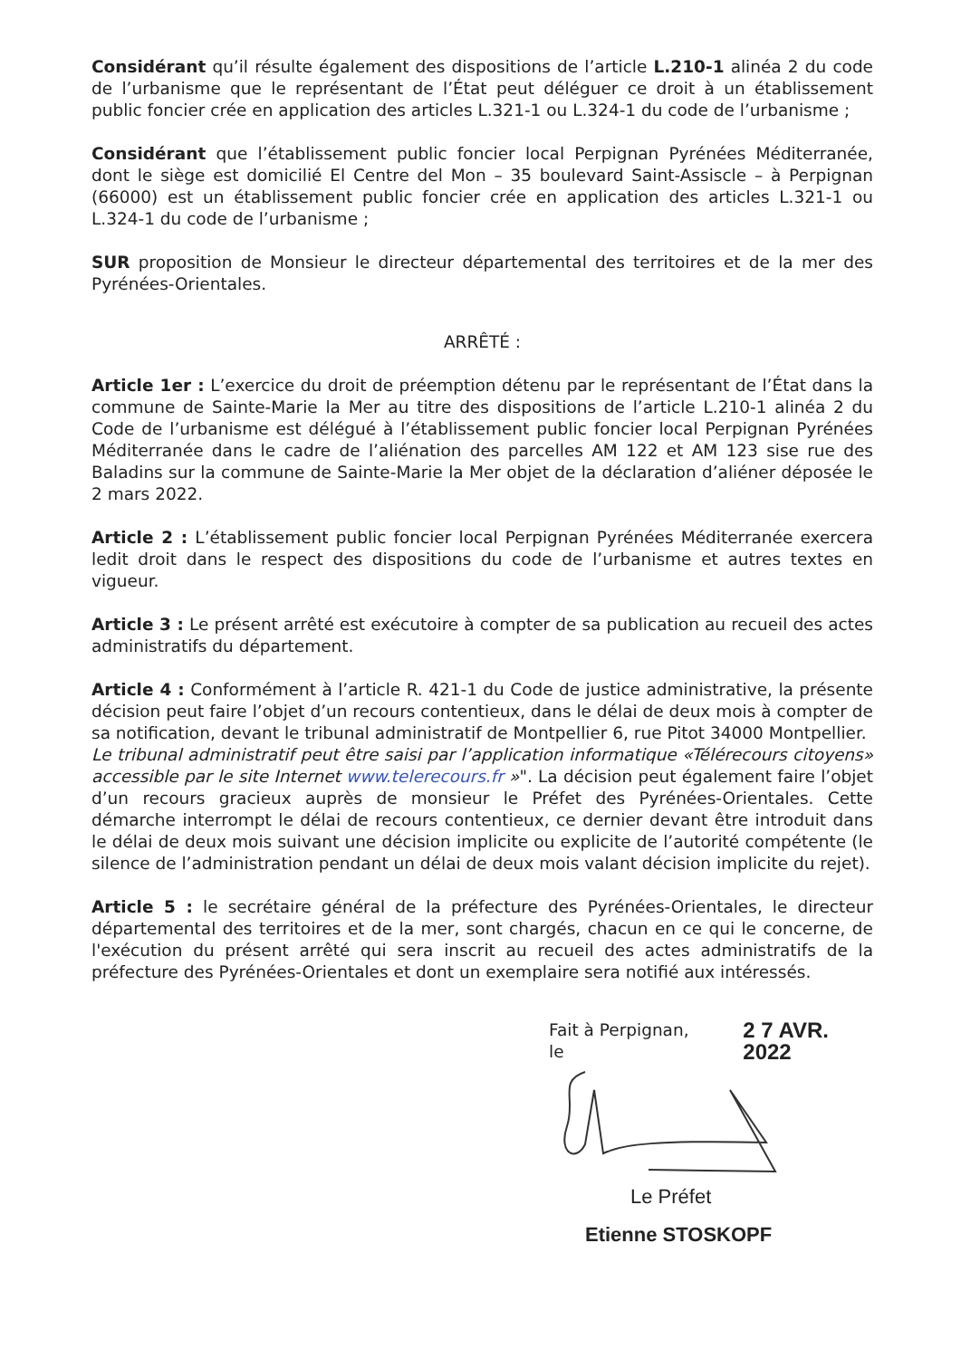Considérant qu’il résulte également des dispositions de l’article L.210-1 alinéa 2 du code de l’urbanisme que le représentant de l’État peut déléguer ce droit à un établissement public foncier crée en application des articles L.321-1 ou L.324-1 du code de l’urbanisme ;
Considérant que l’établissement public foncier local Perpignan Pyrénées Méditerranée, dont le siège est domicilié El Centre del Mon – 35 boulevard Saint-Assiscle – à Perpignan (66000) est un établissement public foncier crée en application des articles L.321-1 ou L.324-1 du code de l’urbanisme ;
SUR proposition de Monsieur le directeur départemental des territoires et de la mer des Pyrénées-Orientales.
ARRÊTÉ :
Article 1er : L’exercice du droit de préemption détenu par le représentant de l’État dans la commune de Sainte-Marie la Mer au titre des dispositions de l’article L.210-1 alinéa 2 du Code de l’urbanisme est délégué à l’établissement public foncier local Perpignan Pyrénées Méditerranée dans le cadre de l’aliénation des parcelles AM 122 et AM 123 sise rue des Baladins sur la commune de Sainte-Marie la Mer objet de la déclaration d’aliéner déposée le 2 mars 2022.
Article 2 : L’établissement public foncier local Perpignan Pyrénées Méditerranée exercera ledit droit dans le respect des dispositions du code de l’urbanisme et autres textes en vigueur.
Article 3 : Le présent arrêté est exécutoire à compter de sa publication au recueil des actes administratifs du département.
Article 4 : Conformément à l’article R. 421-1 du Code de justice administrative, la présente décision peut faire l’objet d’un recours contentieux, dans le délai de deux mois à compter de sa notification, devant le tribunal administratif de Montpellier 6, rue Pitot 34000 Montpellier.
Le tribunal administratif peut être saisi par l’application informatique «Télérecours citoyens» accessible par le site Internet www.telerecours.fr »". La décision peut également faire l’objet d’un recours gracieux auprès de monsieur le Préfet des Pyrénées-Orientales. Cette démarche interrompt le délai de recours contentieux, ce dernier devant être introduit dans le délai de deux mois suivant une décision implicite ou explicite de l’autorité compétente (le silence de l’administration pendant un délai de deux mois valant décision implicite du rejet).
Article 5 : le secrétaire général de la préfecture des Pyrénées-Orientales, le directeur départemental des territoires et de la mer, sont chargés, chacun en ce qui le concerne, de l'exécution du présent arrêté qui sera inscrit au recueil des actes administratifs de la préfecture des Pyrénées-Orientales et dont un exemplaire sera notifié aux intéressés.
Fait à Perpignan, le 2 7 AVR. 2022
Le Préfet
Etienne STOSKOPF